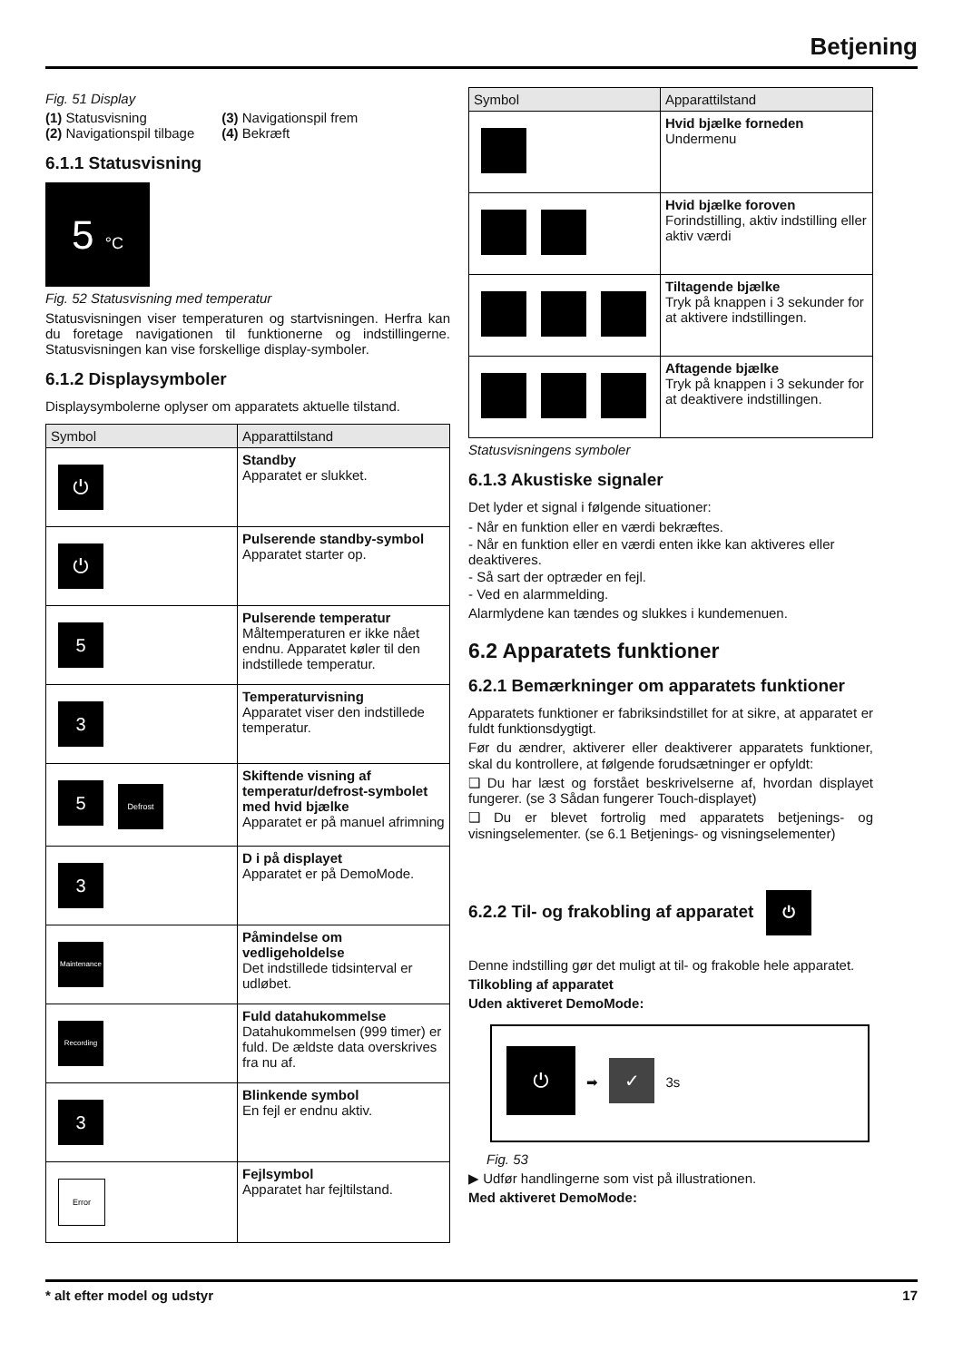Betjening
Fig. 51 Display
(1) Statusvisning
(2) Navigationspil tilbage
(3) Navigationspil frem
(4) Bekræft
6.1.1 Statusvisning
5 °C
Fig. 52 Statusvisning med temperatur
Statusvisningen viser temperaturen og startvisningen. Herfra kan du foretage navigationen til funktionerne og indstillingerne. Statusvisningen kan vise forskellige display-symboler.
6.1.2 Displaysymboler
Displaysymbolerne oplyser om apparatets aktuelle tilstand.
| Symbol | Apparattilstand |
| --- | --- |
| ⏻ | Standby Apparatet er slukket. |
| ⏻ | Pulserende standby-symbol Apparatet starter op. |
| 5 | Pulserende temperatur Måltemperaturen er ikke nået endnu. Apparatet køler til den indstillede temperatur. |
| 3 | Temperaturvisning Apparatet viser den indstillede temperatur. |
| 5 Defrost | Skiftende visning af temperatur/defrost-symbolet med hvid bjælke Apparatet er på manuel afrimning |
| 3 | D i på displayet Apparatet er på DemoMode. |
| Maintenance | Påmindelse om vedligeholdelse Det indstillede tidsinterval er udløbet. |
| Recording | Fuld datahukommelse Datahukommelsen (999 timer) er fuld. De ældste data overskrives fra nu af. |
| 3 | Blinkende symbol En fejl er endnu aktiv. |
| Error | Fejlsymbol Apparatet har fejltilstand. |
| Symbol | Apparattilstand |
| --- | --- |
| | Hvid bjælke forneden Undermenu |
| | Hvid bjælke foroven Forindstilling, aktiv indstilling eller aktiv værdi |
| | Tiltagende bjælke Tryk på knappen i 3 sekunder for at aktivere indstillingen. |
| | Aftagende bjælke Tryk på knappen i 3 sekunder for at deaktivere indstillingen. |
Statusvisningens symboler
6.1.3 Akustiske signaler
Det lyder et signal i følgende situationer:
- Når en funktion eller en værdi bekræftes.
- Når en funktion eller en værdi enten ikke kan aktiveres eller deaktiveres.
- Så sart der optræder en fejl.
- Ved en alarmmelding.
Alarmlydene kan tændes og slukkes i kundemenuen.
6.2 Apparatets funktioner
6.2.1 Bemærkninger om apparatets funktioner
Apparatets funktioner er fabriksindstillet for at sikre, at apparatet er fuldt funktionsdygtigt.
Før du ændrer, aktiverer eller deaktiverer apparatets funktioner, skal du kontrollere, at følgende forudsætninger er opfyldt:
❑ Du har læst og forstået beskrivelserne af, hvordan displayet fungerer. (se 3 Sådan fungerer Touch-displayet)
❑ Du er blevet fortrolig med apparatets betjenings- og visningselementer. (se 6.1 Betjenings- og visningselementer)
6.2.2 Til- og frakobling af apparatet ⏻
Denne indstilling gør det muligt at til- og frakoble hele apparatet.
Tilkobling af apparatet
Uden aktiveret DemoMode:
⏻ ➡ ✓ 3s
Fig. 53
▶ Udfør handlingerne som vist på illustrationen.
Med aktiveret DemoMode:
* alt efter model og udstyr 17